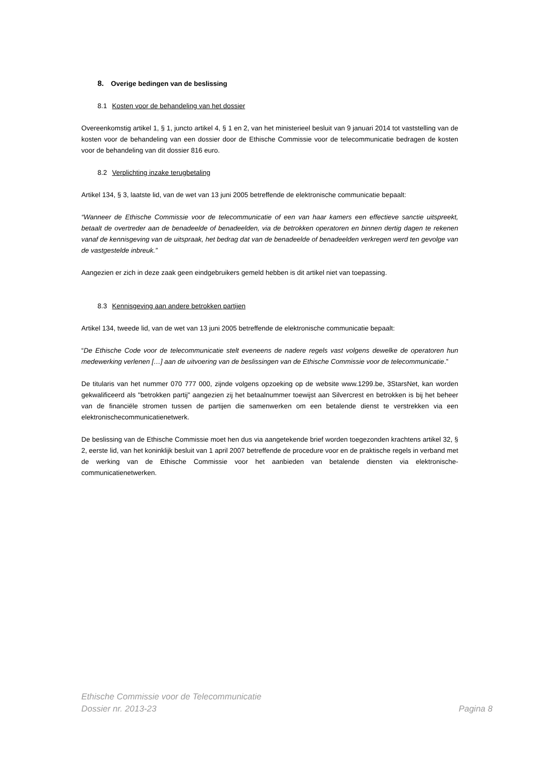8. Overige bedingen van de beslissing
8.1 Kosten voor de behandeling van het dossier
Overeenkomstig artikel 1, § 1, juncto artikel 4, § 1 en 2, van het ministerieel besluit van 9 januari 2014 tot vaststelling van de kosten voor de behandeling van een dossier door de Ethische Commissie voor de telecommunicatie bedragen de kosten voor de behandeling van dit dossier 816 euro.
8.2 Verplichting inzake terugbetaling
Artikel 134, § 3, laatste lid, van de wet van 13 juni 2005 betreffende de elektronische communicatie bepaalt:
“Wanneer de Ethische Commissie voor de telecommunicatie of een van haar kamers een effectieve sanctie uitspreekt, betaalt de overtreder aan de benadeelde of benadeelden, via de betrokken operatoren en binnen dertig dagen te rekenen vanaf de kennisgeving van de uitspraak, het bedrag dat van de benadeelde of benadeelden verkregen werd ten gevolge van de vastgestelde inbreuk.”
Aangezien er zich in deze zaak geen eindgebruikers gemeld hebben is dit artikel niet van toepassing.
8.3 Kennisgeving aan andere betrokken partijen
Artikel 134, tweede lid, van de wet van 13 juni 2005 betreffende de elektronische communicatie bepaalt:
“De Ethische Code voor de telecommunicatie stelt eveneens de nadere regels vast volgens dewelke de operatoren hun medewerking verlenen […] aan de uitvoering van de beslissingen van de Ethische Commissie voor de telecommunicatie.”
De titularis van het nummer 070 777 000, zijnde volgens opzoeking op de website www.1299.be, 3StarsNet, kan worden gekwalificeerd als "betrokken partij" aangezien zij het betaalnummer toewijst aan Silvercrest en betrokken is bij het beheer van de financiële stromen tussen de partijen die samenwerken om een betalende dienst te verstrekken via een elektronischecommunicatienetwerk.
De beslissing van de Ethische Commissie moet hen dus via aangetekende brief worden toegezonden krachtens artikel 32, § 2, eerste lid, van het koninklijk besluit van 1 april 2007 betreffende de procedure voor en de praktische regels in verband met de werking van de Ethische Commissie voor het aanbieden van betalende diensten via elektronische-communicatienetwerken.
Ethische Commissie voor de Telecommunicatie
Dossier nr. 2013-23 Pagina 8